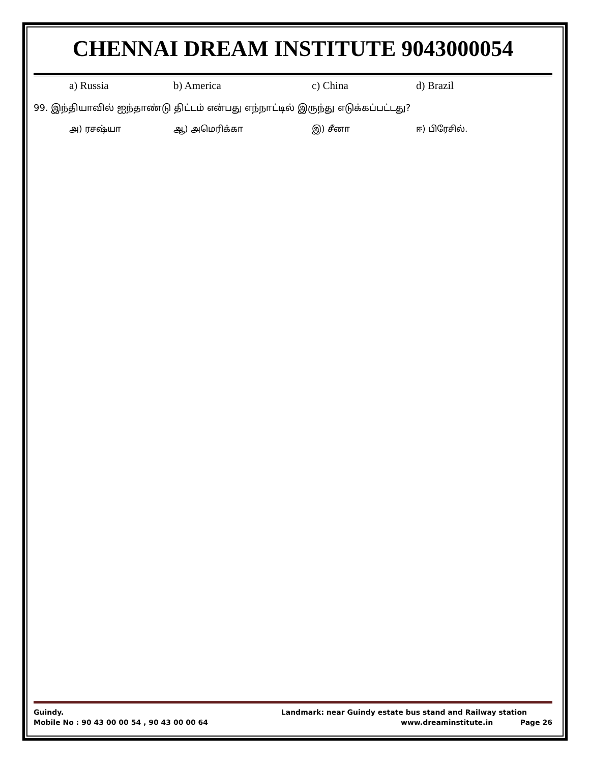CHENNAI DREAM INSTITUTE 9043000054
a) Russia b) America c) China d) Brazil
99. இந்தியாவில் ஐந்தாண்டு திட்டம் என்பது எந்நாட்டில் இருந்து எடுக்கப்பட்டது?
அ) ரசஷ்யா ஆ) அமெரிக்கா இ) சீனா ஈ) பிரேசில்.
Guindy. Landmark: near Guindy estate bus stand and Railway station
Mobile No : 90 43 00 00 54 , 90 43 00 00 64 www.dreaminstitute.in Page 26